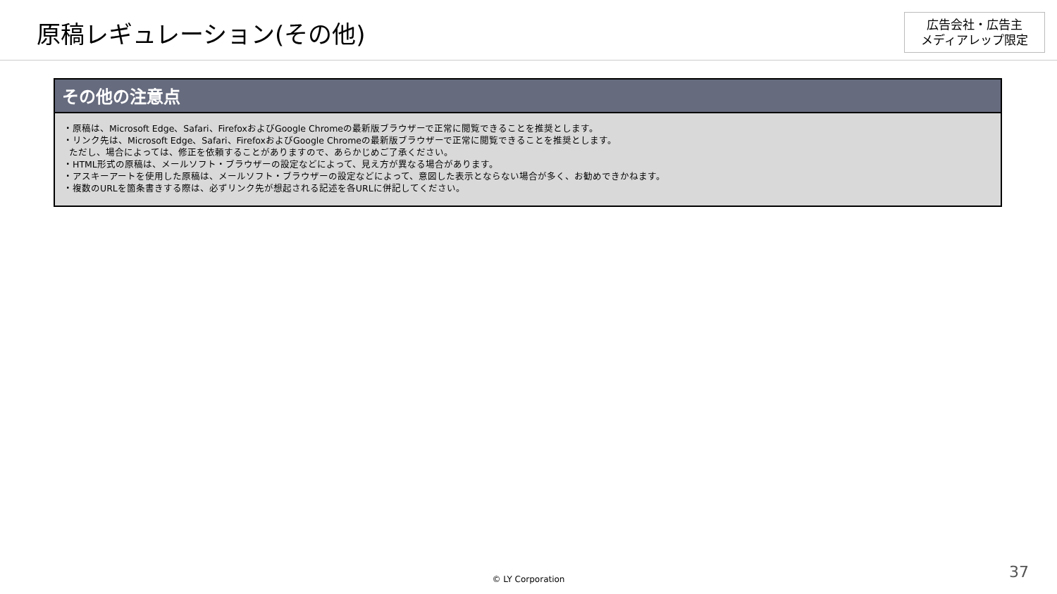原稿レギュレーション(その他)
広告会社・広告主
メディアレップ限定
その他の注意点
・原稿は、Microsoft Edge、Safari、FirefoxおよびGoogle Chromeの最新版ブラウザーで正常に閲覧できることを推奨とします。
・リンク先は、Microsoft Edge、Safari、FirefoxおよびGoogle Chromeの最新版ブラウザーで正常に閲覧できることを推奨とします。
ただし、場合によっては、修正を依頼することがありますので、あらかじめご了承ください。
・HTML形式の原稿は、メールソフト・ブラウザーの設定などによって、見え方が異なる場合があります。
・アスキーアートを使用した原稿は、メールソフト・ブラウザーの設定などによって、意図した表示とならない場合が多く、お勧めできかねます。
・複数のURLを箇条書きする際は、必ずリンク先が想起される記述を各URLに併記してください。
© LY Corporation 37